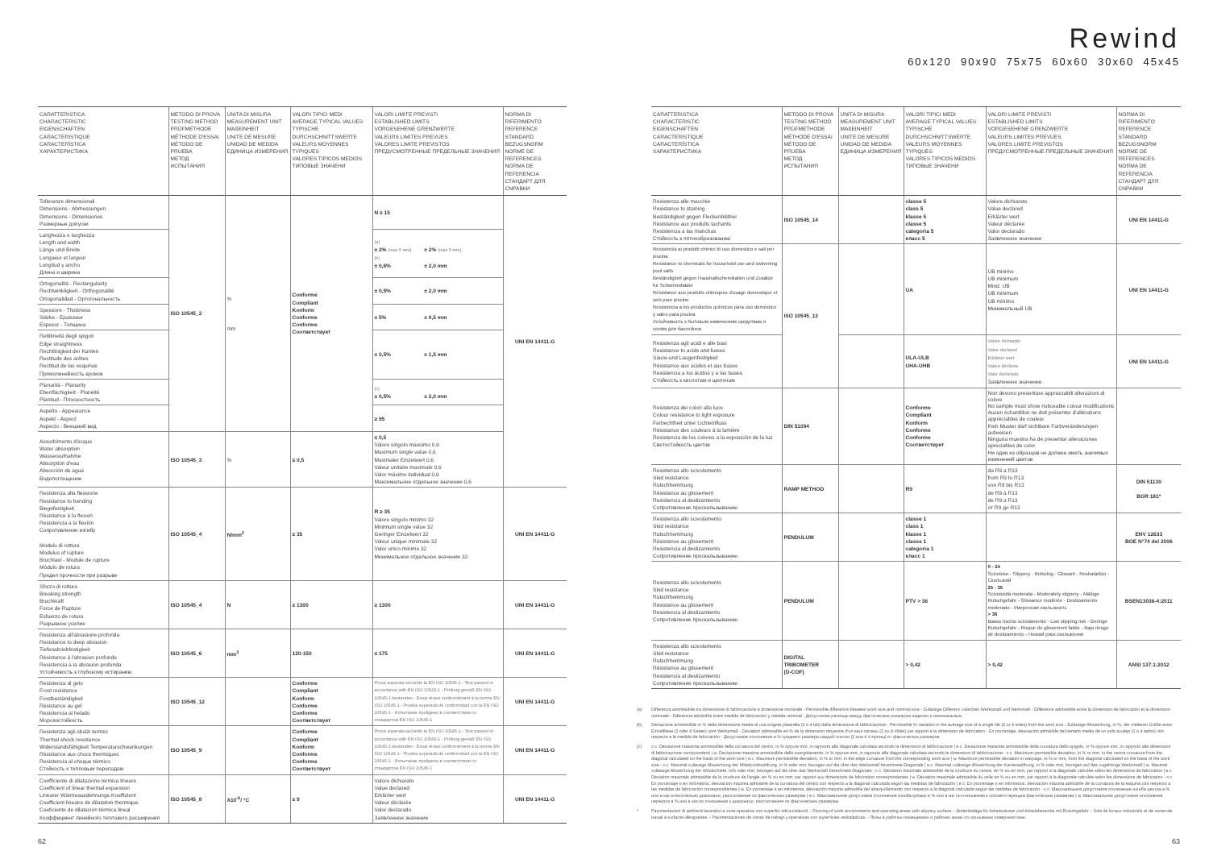| CARATTERISTICA CHARACTERISTIC EIGENSCHAFTEN CARACTERISTIQUE CARACTERÍSTICA ХАРАКТЕРИСТИКА | METODO DI PROVA TESTING METHOD PRÜFMETHODE MÉTHODE D'ESSAI MÉTODO DE PRUEBA МЕТОД ИСПЫТАНИЯ | UNITA DI MISURA MEASUREMENT UNIT MAßEINHEIT UNITE DE MESURE UNIDAD DE MEDIDA ЕДИНИЦА ИЗМЕРЕНИЯ | VALORI TIPICI MEDI AVERAGE TYPICAL VALUES TYPISCHE DURCHSCHNITTSWERTE VALEURS MOYENNES TYPIQUES VALORES TIPICOS MEDIOS ТИПОВЫЕ ЗНАЧЕНИ | VALORI LIMITE PREVISTI ESTABLISHED LIMITS VORGESEHENE GRENZWERTE VALEURS LIMITES PREVUES VALORES LIMITE PREVISTOS ПРЕДУСМОТРЕННЫЕ ПРЕДЕЛЬНЫЕ ЗНАЧЕНИЯ | NORMA DI RIFERIMENTO REFERENCE STANDARD BEZUGSNORM NORME DE REFERENCES NORMA DE REFERENCIA СТАНДАРТ ДЛЯ СNРАВКИ |
| --- | --- | --- | --- | --- | --- |
| Tolleranze dimensionali Dimensions - Abmessungen Dimensions - Dimensiones Размерные допуски | ISO 10545_2 | % mm | Conforme Compliant Konform Conforme Conforme Соответствует | N ≥ 15 | UNI EN 14411-G |
| Lunghezza e larghezza Length and width Länge und Breite Longueur et largeur Longitud y ancho Длина и ширина | | | | (a) ± 2% (max 5 mm) ± 2% (max 5 mm) (b) ± 0,6% ± 2,0 mm | |
| Ortogonalità - Rectangularity Rechtwinkligkeit - Orthogonalité Ortogonalidad - Ортогональность | | | | ± 0,5% ± 2,0 mm | |
| Spessore - Thickness Stärke - Epaisseur Espesor - Толщина | | | | ± 5% ± 0,5 mm | |
| Rettilineità degli spigoli Edge straightness Rechtlinigkeit der Kanten Rectitude des arêtes Rectitud de las esquinas Прямолинейность кромок | | | | ± 0,5% ± 1,5 mm | |
| Planarità - Planarity Ebenflächigkeit - Planéité Planitud - Плоскостность | | | | (c) ± 0,5% ± 2,0 mm | |
| Aspetto - Appearance Aspekt - Aspect Aspecto - Внешний вид | | | | ≥ 95 | |
| Assorbimento d'acqua Water absorption Wasseraufnahme Absorption d'eau Absorción de agua Водопоглощение | ISO 10545_3 | % | ≤ 0,5 | ≤ 0,5 Valore singolo massimo 0,6 Maximum single value 0,6 Maximaler Einzelwert 0,6 Valeur unitaire maximale 0,6 Valor máximo individual 0,6 Максимальное отдельное значение 0,6 | |
| Resistenza alla flessione Resistance to bending Biegefestigkeit Résistance à la flexion Resistencia a la flexión Сопротивление изгибу Modulo di rottura Modulus of rupture Bruchlast - Module de rupture Módulo de rotura Предел прочности при разрыве | ISO 10545_4 | N/mm<sup>2</sup> | ≥ 35 | R ≥ 35 Valore singolo minimo 32 Minimum single value 32 Geringer Einzelwert 32 Valeur unique minimale 32 Valor unico minimo 32 Минимальное отдельное значение 32 | UNI EN 14411-G |
| Sforzo di rottura Breaking strength Bruchkraft Force de Rupture Esfuerzo de rotura Разрывное усилие | ISO 10545_4 | N | ≥ 1300 | ≥ 1300 | UNI EN 14411-G |
| Resistenza all'abrasione profonda Resistance to deep abrasion Tiefenabriebfestigkeit Résistance à l'abrasion profonde Resistencia a la abrasión profunda Устойчивость к глубокому истиранию | ISO 10545_6 | mm<sup>3</sup> | 120-150 | ≤ 175 | UNI EN 14411-G |
| Resistenza al gelo Frost resistance Frostbeständigkeit Résistance au gel Resistencia al helado Морозостойкость | ISO 10545_12 | | Conforme Compliant Konform Conforme Conforme Соответствует | Prova superata secondo la EN ISO 10545-1 - Test passed in accordance with EN ISO 10545-1 - Prüfung gemäß EN ISO 10545-1 bestanden - Essai réussi conformément à la norme EN ISO 10545-1 - Prueba superada de conformidad con la EN ISO 10545-1 - Испытание пройдено в соответствии со стандартом EN ISO 10545-1 | UNI EN 14411-G |
| Resistenza agli sbalzi termici Thermal shock resistance Widerstandsfähigkeit Temperaturschwankungen Résistance aux chocs thermiques Resistencia al choque térmico Стойкость к тепловым перепадам | ISO 10545_9 | | Conforme Compliant Konform Conforme Conforme Соответствует | Prova superata secondo la EN ISO 10545-1 - Test passed in accordance with EN ISO 10545-1 - Prüfung gemäß EN ISO 10545-1 bestanden - Essai réussi conformément à la norme EN ISO 10545-1 - Prueba superada de conformidad con la EN ISO 10545-1 - Испытание пройдено в соответствии со стандартом EN ISO 10545-1 | UNI EN 14411-G |
| Coefficiente di dilatazione termica lineare Coefficient of linear thermal expansion Linearer Wärmeausdehnungs-Koeffizient Coefficient lineaire de dilatation thermique Coeficiente de dilatación térmica lineal Коэффициент линейного теплового расширения | ISO 10545_8 | X10<sup>-6</sup>/ °C | ≤ 9 | Valore dichiarato Value declared Erklärter wert Valeur déclarée Valor declarado Заявленное значение | UNI EN 14411-G |
62
Rewind
60x120 90x90 75x75 60x60 30x60 45x45
| CARATTERISTICA CHARACTERISTIC EIGENSCHAFTEN CARACTERISTIQUE CARACTERÍSTICA ХАРАКТЕРИСТИКА | METODO DI PROVA TESTING METHOD PRÜFMETHODE MÉTHODE D'ESSAI MÉTODO DE PRUEBA МЕТОД ИСПЫТАНИЯ | UNITA DI MISURA MEASUREMENT UNIT MAßEINHEIT UNITE DE MESURE UNIDAD DE MEDIDA ЕДИНИЦА ИЗМЕРЕНИЯ | VALORI TIPICI MEDI AVERAGE TYPICAL VALUES TYPISCHE DURCHSCHNITTSWERTE VALEURS MOYENNES TYPIQUES VALORES TIPICOS MEDIOS ТИПОВЫЕ ЗНАЧЕНИ | VALORI LIMITE PREVISTI ESTABLISHED LIMITS VORGESEHENE GRENZWERTE VALEURS LIMITES PREVUES VALORES LIMITE PREVISTOS ПРЕДУСМОТРЕННЫЕ ПРЕДЕЛЬНЫЕ ЗНАЧЕНИЯ | NORMA DI RIFERIMENTO REFERENCE STANDARD BEZUGSNORM NORME DE REFERENCES NORMA DE REFERENCIA СТАНДАРТ ДЛЯ СNРАВКИ |
| --- | --- | --- | --- | --- | --- |
| Resistenza alle macchie Resistance to staining Beständigkeit gegen Fleckenbildner Résistance aux produits tachants Resistencia a las manchas Стойкость к пятнообразованию | ISO 10545_14 | | classe 5 class 5 klasse 5 classe 5 categoria 5 класс 5 | Valore dichiarato Value declared Erklärter wert Valeur déclarée Valor declarado Заявленное значение | UNI EN 14411-G |
| Resistenza ai prodotti chimici di uso domestico e sali per piscina Resistance to chemicals for household use and swimming pool salts Beständigkeit gegen Haushaltschemikalien und Zusätze fur Schwimmbäder Résistance aux produits chimiques d'usage domestique et sels pour piscine Resistencia a los productos químicos para uso doméstico y sales para piscina Устойчивость к бытовым химическим средствам и солям для бассейнов | ISO 10545_13 | | UA | UB minimo UB minimum Mind. UB UB minimum UB mínimo Минимальный UB | UNI EN 14411-G |
| Resistenza agli acidi e alle basi Resistance to acids and bases Säure-und Laugenfestigkeit Résistance aux acides et aux bases Resistencia a los ácidos y a las bases Стойкость к кислотам и щелочам | | | ULA-ULB UHA-UHB | Valore dichiarato Value declared Erklärter wert Valeur déclarée Valor declarado Заявленное значение | UNI EN 14411-G |
| Resistenza dei colori alla luce Colour resistance to light exposure Farbechtheit unter Lichteinfluss Résistance des couleurs à la lumière Resistencia de los colores a la exposición de la luz Светостойкость цветов | DIN 51094 | | Conforme Compliant Konform Conforme Conforme Соответствует | Non devono presentare apprezzabili alterazioni di colore No sample must show noticeable colour modifications Aucun échantillon ne doit présenter d'altérations appréciables de couleur Kein Muster darf sichtbare Farbveränderungen aufweisen Ninguna muestra ha de presentar alteraciones apreciables de color Ни один из образцов не должен иметь значимых изменений цветов | |
| Resistenza allo scivolamento Skid resistance Rutschhemmung Résistance au glissement Resistencia al deslizamiento Сопротивление проскальзыванию | RAMP METHOD | | R9 | da R9 a R13 from R9 to R13 von R9 bis R13 de R9 à R13 de R9 a R13 от R9 до R13 | DIN 51130 BGR 181* |
| Resistenza allo scivolamento Skid resistance Rutschhemmung Résistance au glissement Resistencia al deslizamiento Сопротивление проскальзыванию | PENDULUM | | classe 1 class 1 klasse 1 classe 1 categoria 1 класс 1 | | ENV 12633 BOE N°74 del 2006 |
| Resistenza allo scivolamento Skid resistance Rutschhemmung Résistance au glissement Resistencia al deslizamiento Сопротивление проскальзыванию | PENDULUM | | PTV > 36 | 0 - 24 Scivoloso - Slippery - Rutschig - Glissant - Resbaladizo - Скользкий 25 - 35 Scivolosità moderata - Moderately slippery - Mäßige Rutschgefahr - Glissance modérée - Deslizamiento moderado - Умеренная скользкость > 36 Basso rischio scivolamento - Low slipping risk - Geringe Rutschgefahr - Risque de glissement faible - Bajo riesgo de deslizamiento - Низкий риск скольжения | BSEN13036-4:2011 |
| Resistenza allo scivolamento Skid resistance Rutschhemmung Résistance au glissement Resistencia al deslizamiento Сопротивление проскальзыванию | DIGITAL TRIBOMETER (D-COF) | | > 0,42 | > 0,42 | ANSI 137.1:2012 |
(a) Differenza ammissibile tra dimensione di fabbricazione e dimensione nominale - Permissible difference between work size and nominal size - Zulässige Differenz zwischen Werksmaß und Nennmaß - Différence admissible entre la dimension de fabrication et la dimension nominale - Diferencia admisible entre medida de fabricación y medida nominal - Допустимая разница между фактическим размером изделия и номинальным.
(b) Deviazione ammissibile in % della dimensione media di una singola piastrella (2 o 4 lati) dalla dimensione di fabbricazione - Permissible % variation in the average size of a single tile (2 or 4 sides) from the work size - Zulässige Abweichung, in %, der mittleren Größe einer Einzelfliese (2 oder 4 Seiten) vom Werksmaß - Déviation admissible en % de la dimension moyenne d'un seul carreau (2 ou 4 côtés) par rapport à la dimension de fabrication - En porcentaje, desviación admisible del tamaño medio de un solo azulejo (2 o 4 lados) con respecto a la medida de fabricación - Допустимое отклонение в % среднего размера каждой плитки (2 или 4 стороны) от фактических размеров.
(c) c.c. Deviazione massima ammissibile della curvatura del centro, in % oppure mm, in rapporto alla diagonale calcolata secondo le dimensioni di fabbricazione | e.c. Deviazione massima ammissibile della curvatura dello spigolo, in % oppure mm, in rapporto alle dimensioni di fabbricazione corrispondenti | w. Deviazione massima ammissibile dello svergolamento, in % oppure mm, in rapporto alla diagonale calcolata secondo le dimensioni di fabbricazione - c.c. Maximum permissible deviation, in % or mm, in the centre curvature from the diagonal calculated on the basis of the work size | e.c. Maximum permissible deviation, in % or mm, in the edge curvature from the corresponding work size | w. Maximum permissible deviation in warpage, in % or mm, from the diagonal calculated on the basis of the work size - c.c. Maximal zulässige Abweichung der Mittelpunktwölbung, in % oder mm, bezogen auf die über das Werksmaß berechnete Diagonale | e.c. Maximal zulässige Abweichung der Kantenwölbung, in % oder mm, bezogen auf das zugehörige Werksmaß | w. Maximal zulässige Abweichung der Windschiefe, in% oder mm, bezogen auf die über das Werksmaß berechnete Diagonale - c.c. Déviation maximale admissible de la courbure du centre, en % ou en mm, par rapport à la diagonale calculée selon les dimensions de fabrication | e.c. Déviation maximale admissible de la courbure de l'angle, en % ou en mm, par rapport aux dimensions de fabrication correspondantes | w. Déviation maximale admissible du voile en % ou en mm, par rapport à la diagonale calculée selon les dimensions de fabrication - c.c. En porcentaje o en milímetros, desviación máxima admisible de la curvatura del centro con respecto a la diagonal calculada según las medidas de fabricación | e.c. En porcentaje o en milímetros, desviación máxima admisible de la curvatura de la esquina con respecto a las medidas de fabricación correspondientes | w. En porcentaje o en milímetros, desviación máxima admisible del abarquillamiento con respecto a la diagonal calculada según las medidas de fabricación - c.c. Максимальное допустимое отклонение изгиба центра в % или в мм относительно диагонали, рассчитанное по фактическим размерам | e.c. Максимальное допустимое отклонение изгиба кромки в % или в мм по отношению к соответствующим фактическим размерам | w. Максимальное допустимое отклонение перекоса в % или в мм по отношению к диагонали, рассчитанное по фактическим размерам.
* Pavimentazioni di ambienti lavorativi e zone operative con superfici sdrucciolevoli. - Flooring of work environments and operating areas with slippery surface. - Bodenbeläge für Arbeitsräume und Arbeitsbereiche mit Rutschgefahr. - Sols de locaux industriels et de zones de travail à surfaces dérapantes. - Pavimentaciones de zonas de trabajo y operativas con superficies resbaladizas. - Полы в рабочих помещениях и рабочих зонах со скользкими поверхностями.
63